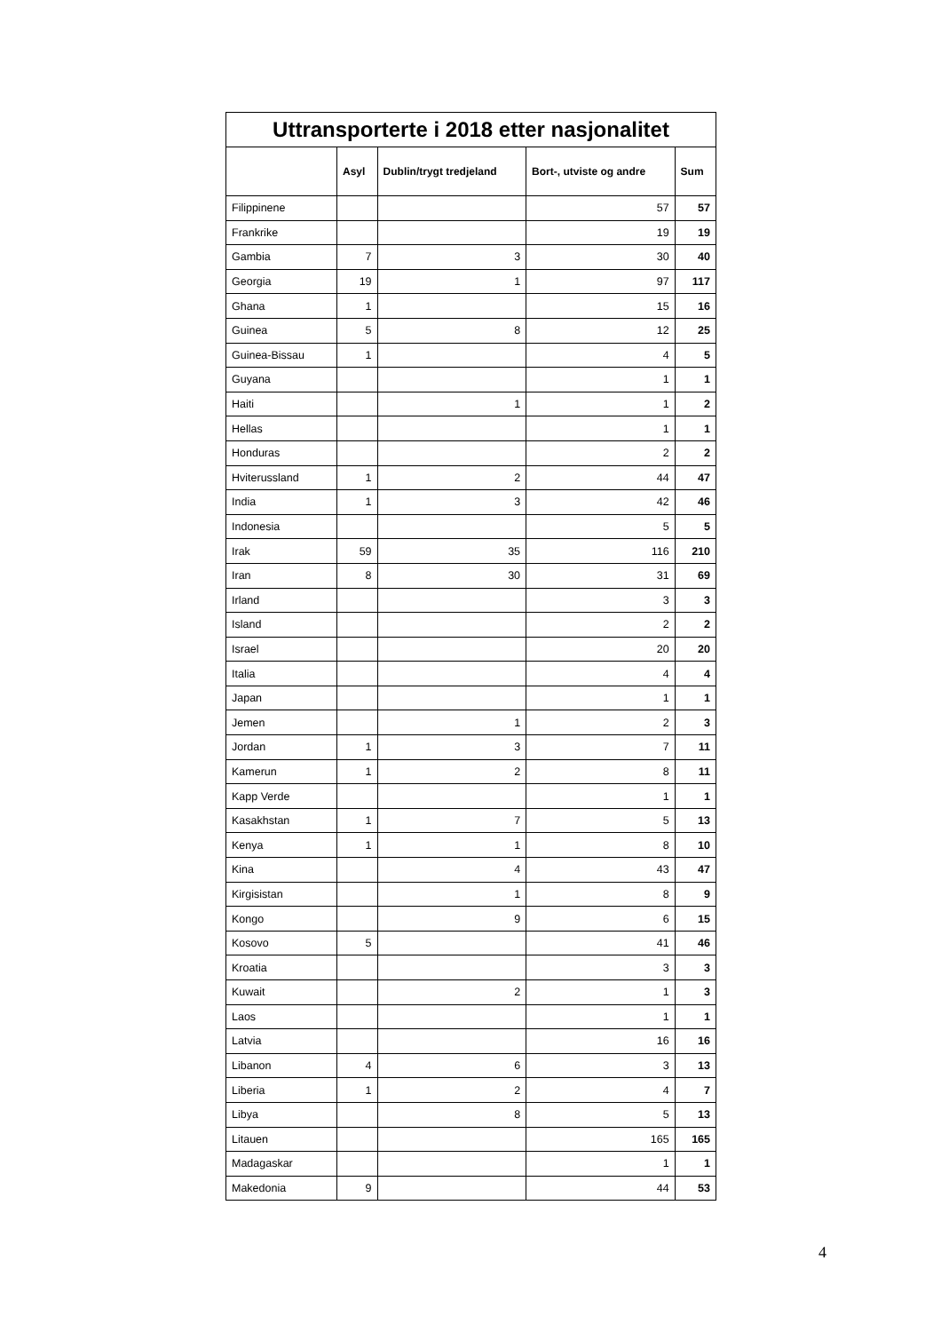| Uttransporterte i 2018 etter nasjonalitet | | | | |
| --- | --- | --- | --- | --- |
| | Asyl | Dublin/trygt tredjeland | Bort-, utviste og andre | Sum |
| Filippinene | | | 57 | 57 |
| Frankrike | | | 19 | 19 |
| Gambia | 7 | 3 | 30 | 40 |
| Georgia | 19 | 1 | 97 | 117 |
| Ghana | 1 | | 15 | 16 |
| Guinea | 5 | 8 | 12 | 25 |
| Guinea-Bissau | 1 | | 4 | 5 |
| Guyana | | | 1 | 1 |
| Haiti | | 1 | 1 | 2 |
| Hellas | | | 1 | 1 |
| Honduras | | | 2 | 2 |
| Hviterussland | 1 | 2 | 44 | 47 |
| India | 1 | 3 | 42 | 46 |
| Indonesia | | | 5 | 5 |
| Irak | 59 | 35 | 116 | 210 |
| Iran | 8 | 30 | 31 | 69 |
| Irland | | | 3 | 3 |
| Island | | | 2 | 2 |
| Israel | | | 20 | 20 |
| Italia | | | 4 | 4 |
| Japan | | | 1 | 1 |
| Jemen | | 1 | 2 | 3 |
| Jordan | 1 | 3 | 7 | 11 |
| Kamerun | 1 | 2 | 8 | 11 |
| Kapp Verde | | | 1 | 1 |
| Kasakhstan | 1 | 7 | 5 | 13 |
| Kenya | 1 | 1 | 8 | 10 |
| Kina | | 4 | 43 | 47 |
| Kirgisistan | | 1 | 8 | 9 |
| Kongo | | 9 | 6 | 15 |
| Kosovo | 5 | | 41 | 46 |
| Kroatia | | | 3 | 3 |
| Kuwait | | 2 | 1 | 3 |
| Laos | | | 1 | 1 |
| Latvia | | | 16 | 16 |
| Libanon | 4 | 6 | 3 | 13 |
| Liberia | 1 | 2 | 4 | 7 |
| Libya | | 8 | 5 | 13 |
| Litauen | | | 165 | 165 |
| Madagaskar | | | 1 | 1 |
| Makedonia | 9 | | 44 | 53 |
4